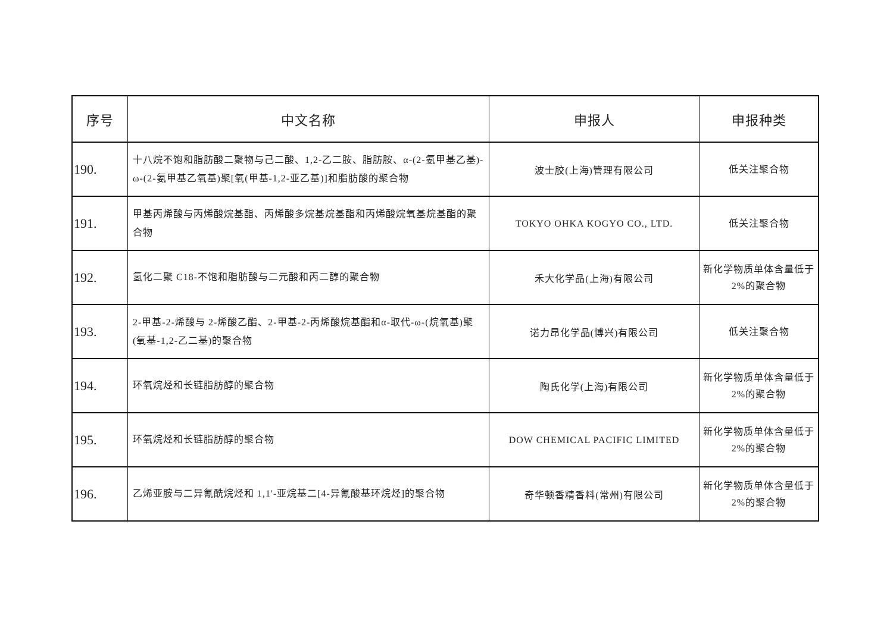| 序号 | 中文名称 | 申报人 | 申报种类 |
| --- | --- | --- | --- |
| 190. | 十八烷不饱和脂肪酸二聚物与己二酸、1,2-乙二胺、脂肪胺、α-(2-氨甲基乙基)-ω-(2-氨甲基乙氧基)聚[氧(甲基-1,2-亚乙基)]和脂肪酸的聚合物 | 波士胶(上海)管理有限公司 | 低关注聚合物 |
| 191. | 甲基丙烯酸与丙烯酸烷基酯、丙烯酸多烷基烷基酯和丙烯酸烷氧基烷基酯的聚合物 | TOKYO OHKA KOGYO CO., LTD. | 低关注聚合物 |
| 192. | 氢化二聚 C18-不饱和脂肪酸与二元酸和丙二醇的聚合物 | 禾大化学品(上海)有限公司 | 新化学物质单体含量低于 2%的聚合物 |
| 193. | 2-甲基-2-烯酸与 2-烯酸乙酯、2-甲基-2-丙烯酸烷基酯和α-取代-ω-(烷氧基)聚(氧基-1,2-乙二基)的聚合物 | 诺力昂化学品(博兴)有限公司 | 低关注聚合物 |
| 194. | 环氧烷烃和长链脂肪醇的聚合物 | 陶氏化学(上海)有限公司 | 新化学物质单体含量低于 2%的聚合物 |
| 195. | 环氧烷烃和长链脂肪醇的聚合物 | DOW CHEMICAL PACIFIC LIMITED | 新化学物质单体含量低于 2%的聚合物 |
| 196. | 乙烯亚胺与二异氰酰烷烃和 1,1'-亚烷基二[4-异氰酸基环烷烃]的聚合物 | 奇华顿香精香料(常州)有限公司 | 新化学物质单体含量低于 2%的聚合物 |